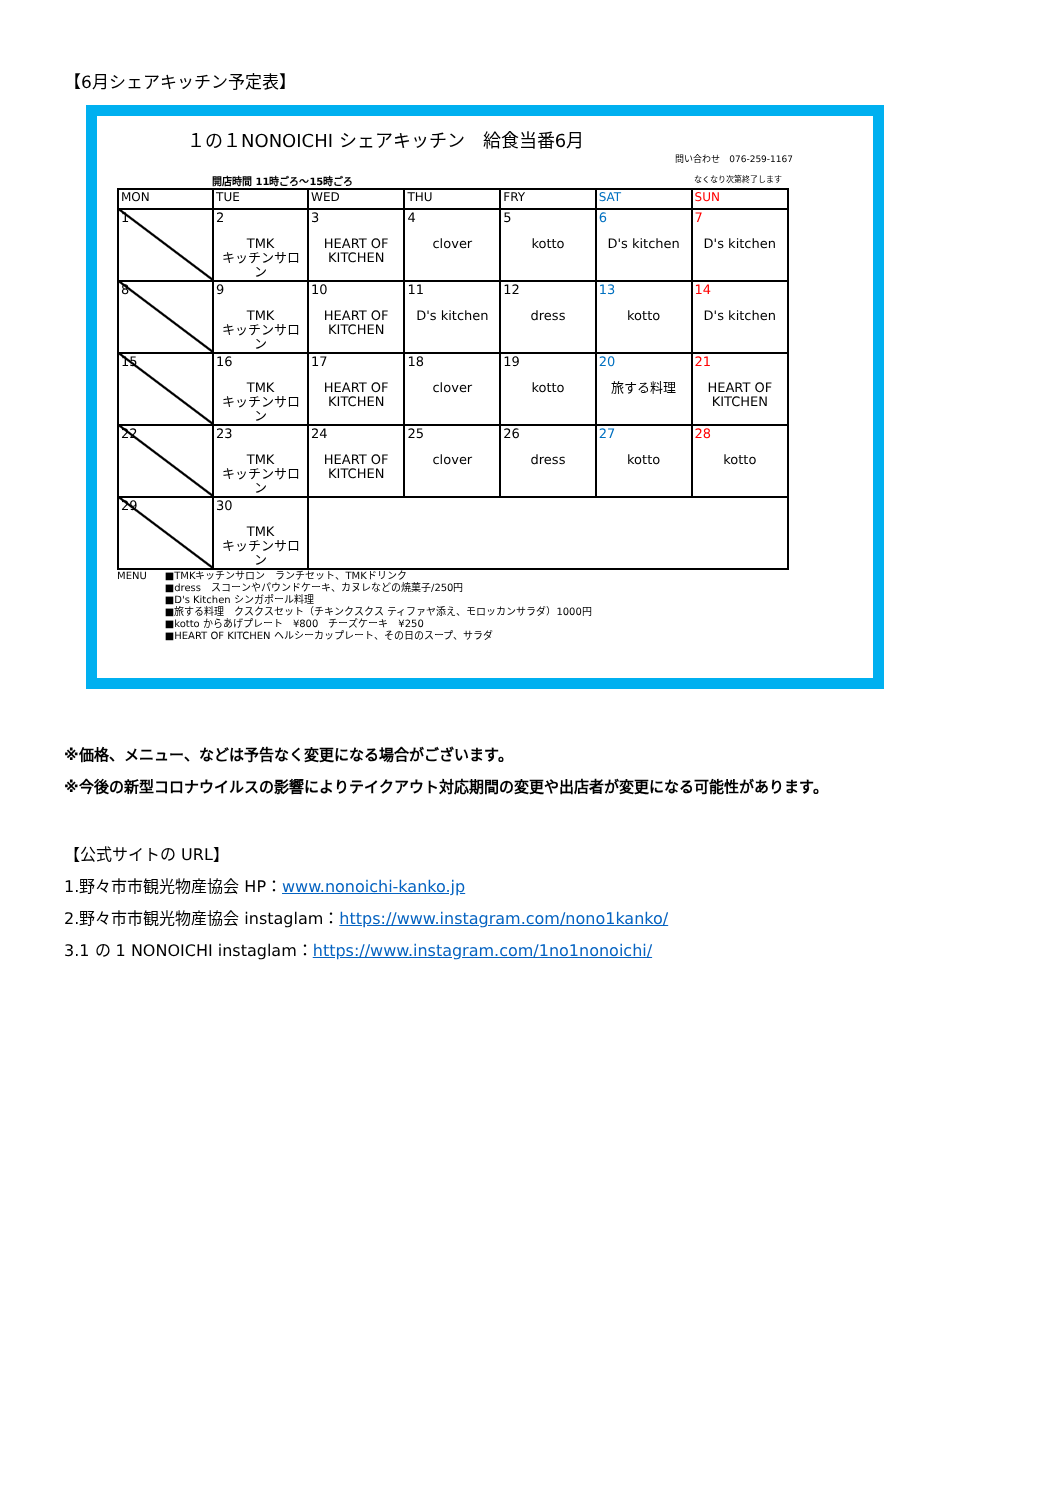【6月シェアキッチン予定表】
１の１NONOICHI シェアキッチン　給食当番6月
問い合わせ　076-259-1167
開店時間 11時ごろ～15時ごろ なくなり次第終了します
| MON | TUE | WED | THU | FRY | SAT | SUN |
| --- | --- | --- | --- | --- | --- | --- |
| 1 | 2 TMK キッチンサロン | 3 HEART OF KITCHEN | 4 clover | 5 kotto | 6 D's kitchen | 7 D's kitchen |
| 8 | 9 TMK キッチンサロン | 10 HEART OF KITCHEN | 11 D's kitchen | 12 dress | 13 kotto | 14 D's kitchen |
| 15 | 16 TMK キッチンサロン | 17 HEART OF KITCHEN | 18 clover | 19 kotto | 20 旅する料理 | 21 HEART OF KITCHEN |
| 22 | 23 TMK キッチンサロン | 24 HEART OF KITCHEN | 25 clover | 26 dress | 27 kotto | 28 kotto |
| 29 | 30 TMK キッチンサロン | | | | | |
MENU ■TMKキッチンサロン　ランチセット、TMKドリンク
■dress　スコーンやパウンドケーキ、カヌレなどの焼菓子/250円
■D's Kitchen シンガポール料理
■旅する料理　クスクスセット（チキンクスクス ティファヤ添え、モロッカンサラダ）1000円
■kotto からあげプレート　¥800　チーズケーキ　¥250
■HEART OF KITCHEN ヘルシーカップレート、その日のスープ、サラダ
※価格、メニュー、などは予告なく変更になる場合がございます。
※今後の新型コロナウイルスの影響によりテイクアウト対応期間の変更や出店者が変更になる可能性があります。
【公式サイトの URL】
1.野々市市観光物産協会 HP：www.nonoichi-kanko.jp
2.野々市市観光物産協会 instaglam：https://www.instagram.com/nono1kanko/
3.1 の 1 NONOICHI instaglam：https://www.instagram.com/1no1nonoichi/